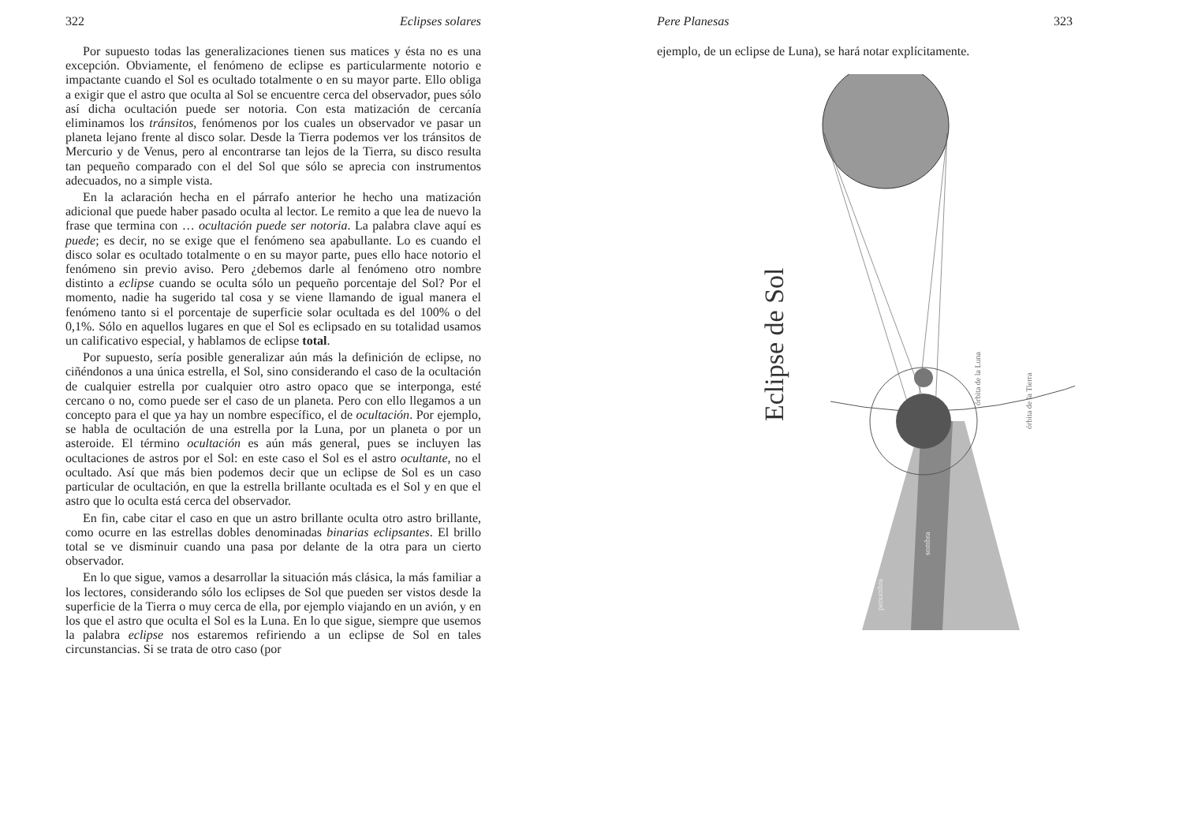322 Eclipses solares
Por supuesto todas las generalizaciones tienen sus matices y ésta no es una excepción. Obviamente, el fenómeno de eclipse es particularmente notorio e impactante cuando el Sol es ocultado totalmente o en su mayor parte. Ello obliga a exigir que el astro que oculta al Sol se encuentre cerca del observador, pues sólo así dicha ocultación puede ser notoria. Con esta matización de cercanía eliminamos los tránsitos, fenómenos por los cuales un observador ve pasar un planeta lejano frente al disco solar. Desde la Tierra podemos ver los tránsitos de Mercurio y de Venus, pero al encontrarse tan lejos de la Tierra, su disco resulta tan pequeño comparado con el del Sol que sólo se aprecia con instrumentos adecuados, no a simple vista.
En la aclaración hecha en el párrafo anterior he hecho una matización adicional que puede haber pasado oculta al lector. Le remito a que lea de nuevo la frase que termina con … ocultación puede ser notoria. La palabra clave aquí es puede; es decir, no se exige que el fenómeno sea apabullante. Lo es cuando el disco solar es ocultado totalmente o en su mayor parte, pues ello hace notorio el fenómeno sin previo aviso. Pero ¿debemos darle al fenómeno otro nombre distinto a eclipse cuando se oculta sólo un pequeño porcentaje del Sol? Por el momento, nadie ha sugerido tal cosa y se viene llamando de igual manera el fenómeno tanto si el porcentaje de superficie solar ocultada es del 100% o del 0,1%. Sólo en aquellos lugares en que el Sol es eclipsado en su totalidad usamos un calificativo especial, y hablamos de eclipse total.
Por supuesto, sería posible generalizar aún más la definición de eclipse, no ciñéndonos a una única estrella, el Sol, sino considerando el caso de la ocultación de cualquier estrella por cualquier otro astro opaco que se interponga, esté cercano o no, como puede ser el caso de un planeta. Pero con ello llegamos a un concepto para el que ya hay un nombre específico, el de ocultación. Por ejemplo, se habla de ocultación de una estrella por la Luna, por un planeta o por un asteroide. El término ocultación es aún más general, pues se incluyen las ocultaciones de astros por el Sol: en este caso el Sol es el astro ocultante, no el ocultado. Así que más bien podemos decir que un eclipse de Sol es un caso particular de ocultación, en que la estrella brillante ocultada es el Sol y en que el astro que lo oculta está cerca del observador.
En fin, cabe citar el caso en que un astro brillante oculta otro astro brillante, como ocurre en las estrellas dobles denominadas binarias eclipsantes. El brillo total se ve disminuir cuando una pasa por delante de la otra para un cierto observador.
En lo que sigue, vamos a desarrollar la situación más clásica, la más familiar a los lectores, considerando sólo los eclipses de Sol que pueden ser vistos desde la superficie de la Tierra o muy cerca de ella, por ejemplo viajando en un avión, y en los que el astro que oculta el Sol es la Luna. En lo que sigue, siempre que usemos la palabra eclipse nos estaremos refiriendo a un eclipse de Sol en tales circunstancias. Si se trata de otro caso (por
Pere Planesas 323
ejemplo, de un eclipse de Luna), se hará notar explícitamente.
Eclipse de Sol
órbita de la Luna
órbita de la Tierra
sombra
penumbra